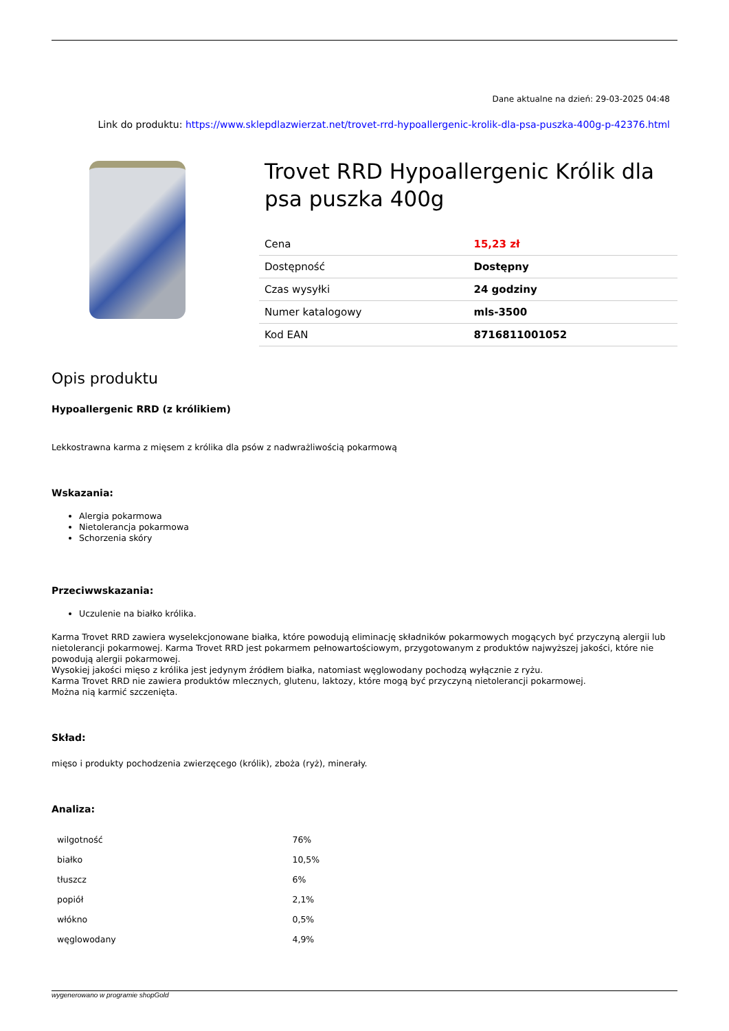Dane aktualne na dzień: 29-03-2025 04:48
Link do produktu: https://www.sklepdlazwierzat.net/trovet-rrd-hypoallergenic-krolik-dla-psa-puszka-400g-p-42376.html
Trovet RRD Hypoallergenic Królik dla psa puszka 400g
| Cena | 15,23 zł |
| Dostępność | Dostępny |
| Czas wysyłki | 24 godziny |
| Numer katalogowy | mls-3500 |
| Kod EAN | 8716811001052 |
Opis produktu
Hypoallergenic RRD (z królikiem)
Lekkostrawna karma z mięsem z królika dla psów z nadwrażliwością pokarmową
Wskazania:
Alergia pokarmowa
Nietolerancja pokarmowa
Schorzenia skóry
Przeciwwskazania:
Uczulenie na białko królika.
Karma Trovet RRD zawiera wyselekcjonowane białka, które powodują eliminację składników pokarmowych mogących być przyczyną alergii lub nietolerancji pokarmowej. Karma Trovet RRD jest pokarmem pełnowartościowym, przygotowanym z produktów najwyższej jakości, które nie powodują alergii pokarmowej.
Wysokiej jakości mięso z królika jest jedynym źródłem białka, natomiast węglowodany pochodzą wyłącznie z ryżu.
Karma Trovet RRD nie zawiera produktów mlecznych, glutenu, laktozy, które mogą być przyczyną nietolerancji pokarmowej.
Można nią karmić szczenięta.
Skład:
mięso i produkty pochodzenia zwierzęcego (królik), zboża (ryż), minerały.
Analiza:
| wilgotność | 76% |
| białko | 10,5% |
| tłuszcz | 6% |
| popiół | 2,1% |
| włókno | 0,5% |
| węglowodany | 4,9% |
wygenerowano w programie shopGold